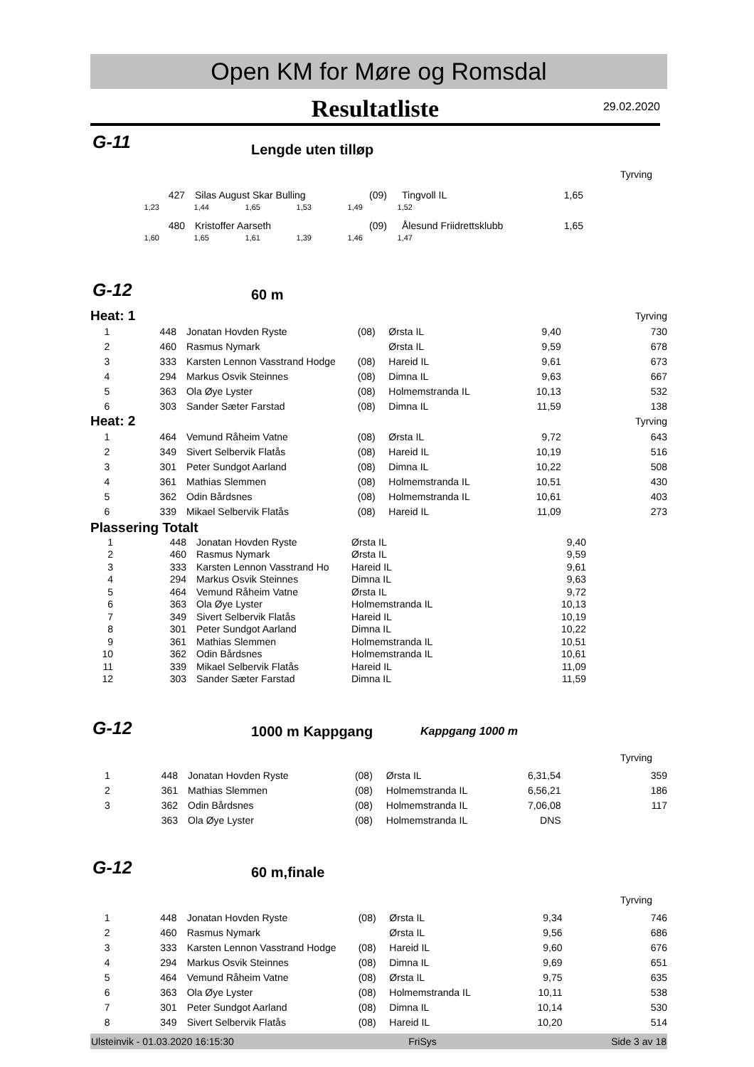Open KM for Møre og Romsdal
Resultatliste
29.02.2020
G-11 Lengde uten tilløp
Tyrving
| | 427 | Silas August Skar Bulling | (09) | Tingvoll IL | 1,65 |
| 1,23 | 1,44 | 1,65 | 1,53 | 1,49 | 1,52 |
| | 480 | Kristoffer Aarseth | (09) | Ålesund Friidrettsklubb | 1,65 |
| 1,60 | 1,65 | 1,61 | 1,39 | 1,46 | 1,47 |
G-12 60 m
| Heat: 1 | | | | | | Tyrving |
| 1 | 448 | Jonatan Hovden Ryste | (08) | Ørsta IL | 9,40 | 730 |
| 2 | 460 | Rasmus Nymark | | Ørsta IL | 9,59 | 678 |
| 3 | 333 | Karsten Lennon Vasstrand Hodge | (08) | Hareid IL | 9,61 | 673 |
| 4 | 294 | Markus Osvik Steinnes | (08) | Dimna IL | 9,63 | 667 |
| 5 | 363 | Ola Øye Lyster | (08) | Holmemstranda IL | 10,13 | 532 |
| 6 | 303 | Sander Sæter Farstad | (08) | Dimna IL | 11,59 | 138 |
| Heat: 2 | | | | | | Tyrving |
| 1 | 464 | Vemund Råheim Vatne | (08) | Ørsta IL | 9,72 | 643 |
| 2 | 349 | Sivert Selbervik Flatås | (08) | Hareid IL | 10,19 | 516 |
| 3 | 301 | Peter Sundgot Aarland | (08) | Dimna IL | 10,22 | 508 |
| 4 | 361 | Mathias Slemmen | (08) | Holmemstranda IL | 10,51 | 430 |
| 5 | 362 | Odin Bårdsnes | (08) | Holmemstranda IL | 10,61 | 403 |
| 6 | 339 | Mikael Selbervik Flatås | (08) | Hareid IL | 11,09 | 273 |
Plassering Totalt
| 1 | 448 | Jonatan Hovden Ryste | Ørsta IL | 9,40 |
| 2 | 460 | Rasmus Nymark | Ørsta IL | 9,59 |
| 3 | 333 | Karsten Lennon Vasstrand Ho | Hareid IL | 9,61 |
| 4 | 294 | Markus Osvik Steinnes | Dimna IL | 9,63 |
| 5 | 464 | Vemund Råheim Vatne | Ørsta IL | 9,72 |
| 6 | 363 | Ola Øye Lyster | Holmemstranda IL | 10,13 |
| 7 | 349 | Sivert Selbervik Flatås | Hareid IL | 10,19 |
| 8 | 301 | Peter Sundgot Aarland | Dimna IL | 10,22 |
| 9 | 361 | Mathias Slemmen | Holmemstranda IL | 10,51 |
| 10 | 362 | Odin Bårdsnes | Holmemstranda IL | 10,61 |
| 11 | 339 | Mikael Selbervik Flatås | Hareid IL | 11,09 |
| 12 | 303 | Sander Sæter Farstad | Dimna IL | 11,59 |
G-12 1000 m Kappgang Kappgang 1000 m
Tyrving
| 1 | 448 | Jonatan Hovden Ryste | (08) | Ørsta IL | 6,31,54 | 359 |
| 2 | 361 | Mathias Slemmen | (08) | Holmemstranda IL | 6,56,21 | 186 |
| 3 | 362 | Odin Bårdsnes | (08) | Holmemstranda IL | 7,06,08 | 117 |
| | 363 | Ola Øye Lyster | (08) | Holmemstranda IL | DNS | |
G-12 60 m,finale
Tyrving
| 1 | 448 | Jonatan Hovden Ryste | (08) | Ørsta IL | 9,34 | 746 |
| 2 | 460 | Rasmus Nymark | | Ørsta IL | 9,56 | 686 |
| 3 | 333 | Karsten Lennon Vasstrand Hodge | (08) | Hareid IL | 9,60 | 676 |
| 4 | 294 | Markus Osvik Steinnes | (08) | Dimna IL | 9,69 | 651 |
| 5 | 464 | Vemund Råheim Vatne | (08) | Ørsta IL | 9,75 | 635 |
| 6 | 363 | Ola Øye Lyster | (08) | Holmemstranda IL | 10,11 | 538 |
| 7 | 301 | Peter Sundgot Aarland | (08) | Dimna IL | 10,14 | 530 |
| 8 | 349 | Sivert Selbervik Flatås | (08) | Hareid IL | 10,20 | 514 |
Ulsteinvik - 01.03.2020 16:15:30 FriSys Side 3 av 18